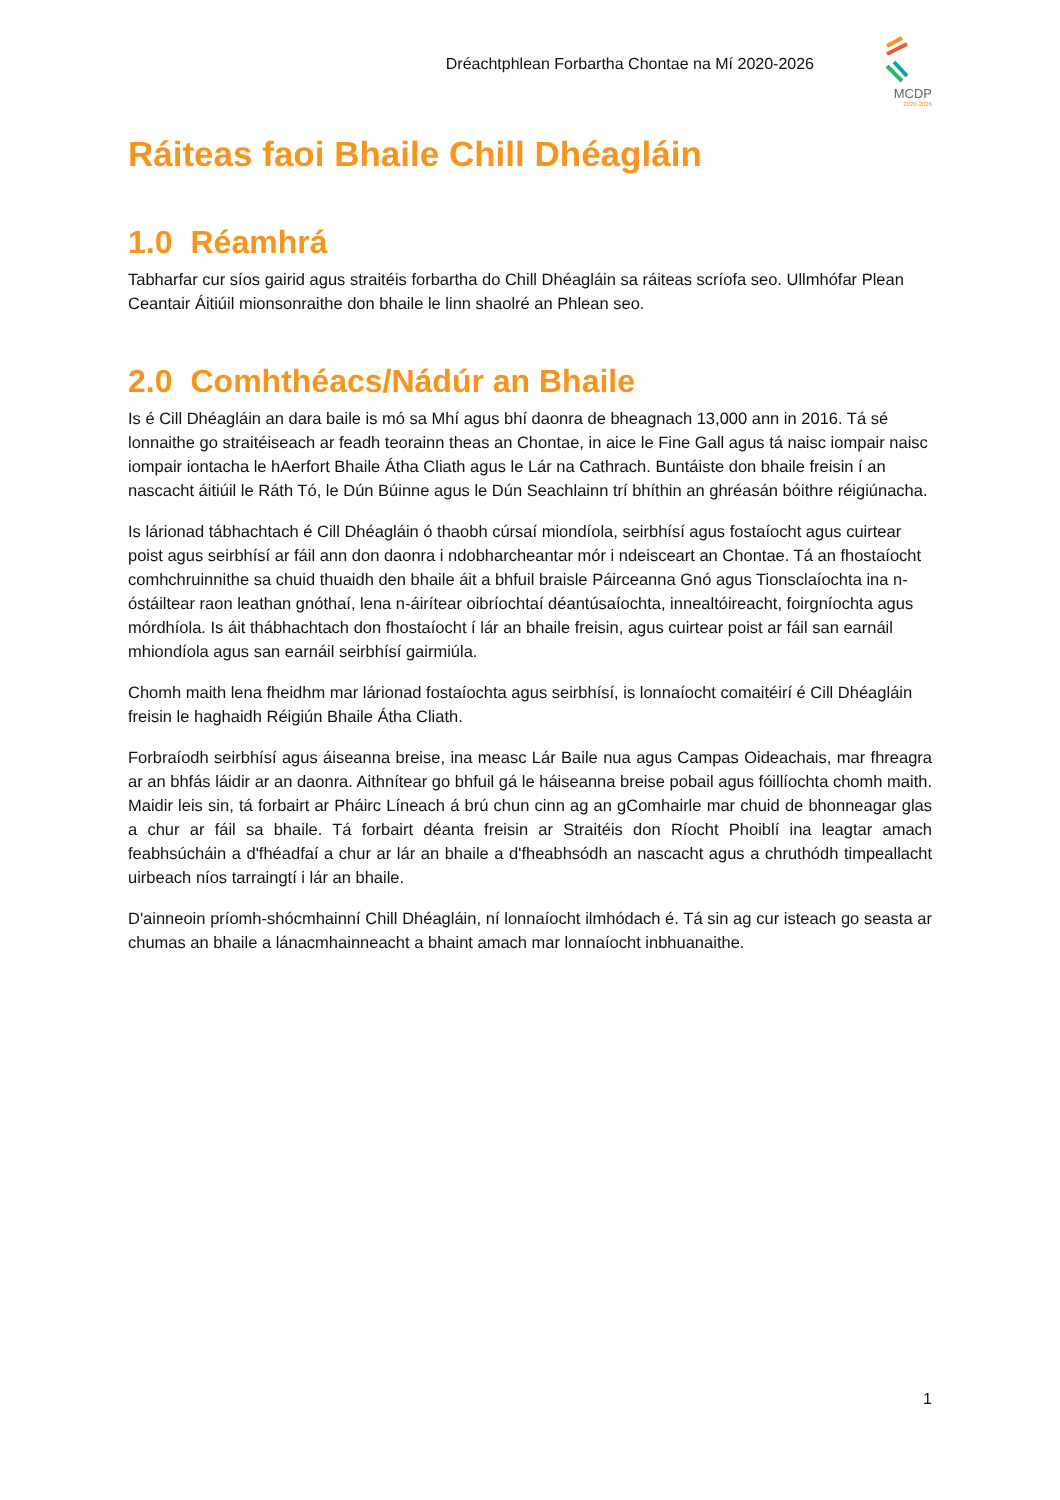Dréachtphlean Forbartha Chontae na Mí 2020-2026
MCDP
2020-2026
Ráiteas faoi Bhaile Chill Dhéagláin
1.0 Réamhrá
Tabharfar cur síos gairid agus straitéis forbartha do Chill Dhéagláin sa ráiteas scríofa seo. Ullmhófar Plean Ceantair Áitiúil mionsonraithe don bhaile le linn shaolré an Phlean seo.
2.0 Comhthéacs/Nádúr an Bhaile
Is é Cill Dhéagláin an dara baile is mó sa Mhí agus bhí daonra de bheagnach 13,000 ann in 2016. Tá sé lonnaithe go straitéiseach ar feadh teorainn theas an Chontae, in aice le Fine Gall agus tá naisc iompair naisc iompair iontacha le hAerfort Bhaile Átha Cliath agus le Lár na Cathrach. Buntáiste don bhaile freisin í an nascacht áitiúil le Ráth Tó, le Dún Búinne agus le Dún Seachlainn trí bhíthin an ghréasán bóithre réigiúnacha.
Is lárionad tábhachtach é Cill Dhéagláin ó thaobh cúrsaí miondíola, seirbhísí agus fostaíocht agus cuirtear poist agus seirbhísí ar fáil ann don daonra i ndobharcheantar mór i ndeisceart an Chontae. Tá an fhostaíocht comhchruinnithe sa chuid thuaidh den bhaile áit a bhfuil braisle Páirceanna Gnó agus Tionsclaíochta ina n-óstáiltear raon leathan gnóthaí, lena n-áirítear oibríochtaí déantúsaíochta, innealtóireacht, foirgníochta agus mórdhíola. Is áit thábhachtach don fhostaíocht í lár an bhaile freisin, agus cuirtear poist ar fáil san earnáil mhiondíola agus san earnáil seirbhísí gairmiúla.
Chomh maith lena fheidhm mar lárionad fostaíochta agus seirbhísí, is lonnaíocht comaitéirí é Cill Dhéagláin freisin le haghaidh Réigiún Bhaile Átha Cliath.
Forbraíodh seirbhísí agus áiseanna breise, ina measc Lár Baile nua agus Campas Oideachais, mar fhreagra ar an bhfás láidir ar an daonra. Aithnítear go bhfuil gá le háiseanna breise pobail agus fóillíochta chomh maith. Maidir leis sin, tá forbairt ar Pháirc Líneach á brú chun cinn ag an gComhairle mar chuid de bhonneagar glas a chur ar fáil sa bhaile. Tá forbairt déanta freisin ar Straitéis don Ríocht Phoiblí ina leagtar amach feabhsúcháin a d'fhéadfaí a chur ar lár an bhaile a d'fheabhsódh an nascacht agus a chruthódh timpeallacht uirbeach níos tarraingtí i lár an bhaile.
D'ainneoin príomh-shócmhainní Chill Dhéagláin, ní lonnaíocht ilmhódach é. Tá sin ag cur isteach go seasta ar chumas an bhaile a lánacmhainneacht a bhaint amach mar lonnaíocht inbhuanaithe.
1